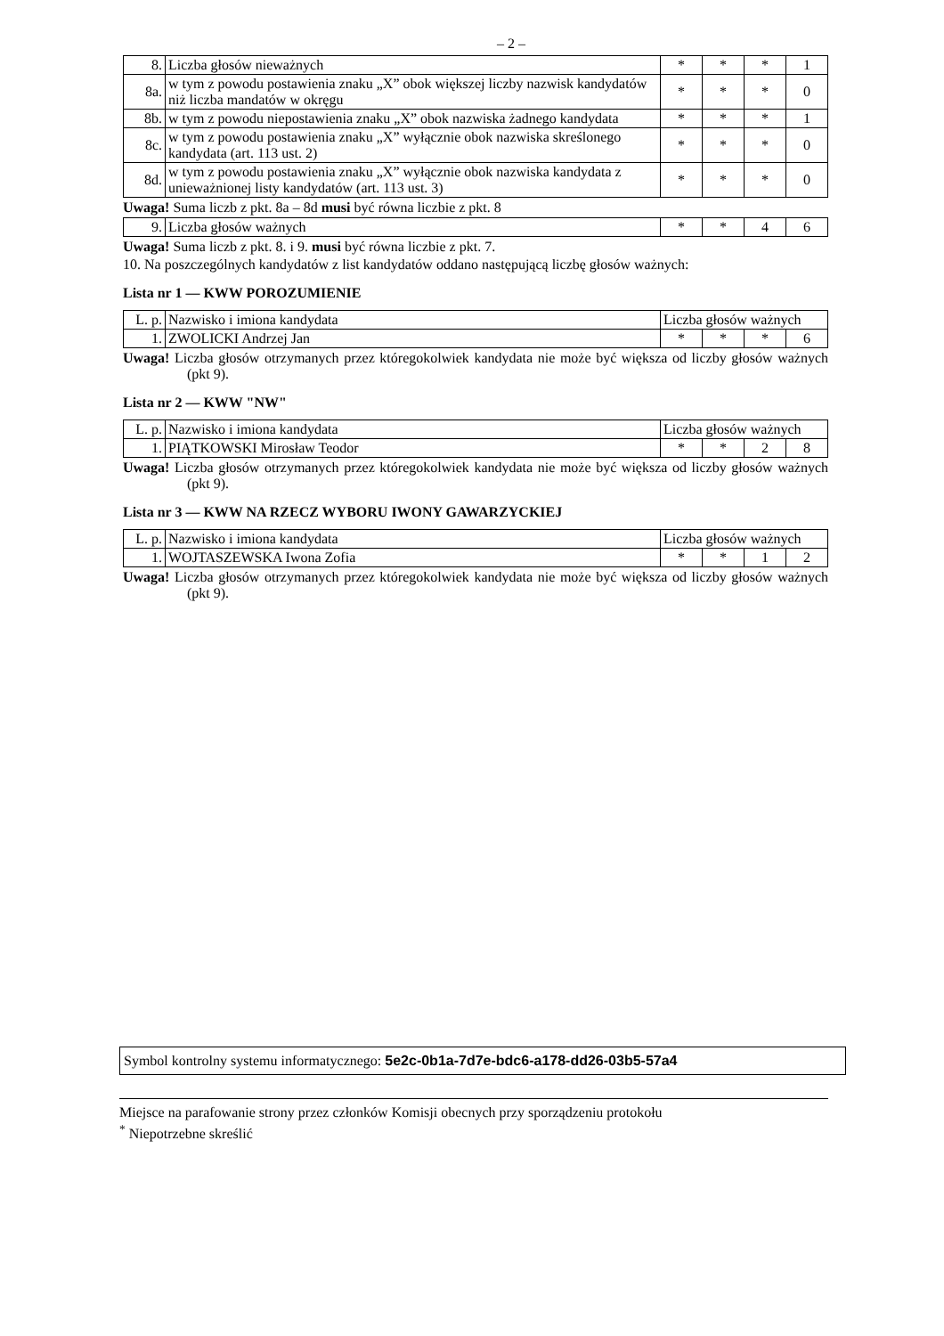– 2 –
| 8. | Liczba głosów nieważnych | * | * | * | 1 |
| 8a. | w tym z powodu postawienia znaku „X” obok większej liczby nazwisk kandydatów niż liczba mandatów w okręgu | * | * | * | 0 |
| 8b. | w tym z powodu niepostawienia znaku „X” obok nazwiska żadnego kandydata | * | * | * | 1 |
| 8c. | w tym z powodu postawienia znaku „X” wyłącznie obok nazwiska skreślonego kandydata (art. 113 ust. 2) | * | * | * | 0 |
| 8d. | w tym z powodu postawienia znaku „X” wyłącznie obok nazwiska kandydata z unieważnionej listy kandydatów (art. 113 ust. 3) | * | * | * | 0 |
Uwaga! Suma liczb z pkt. 8a – 8d musi być równa liczbie z pkt. 8
| 9. | Liczba głosów ważnych | * | * | 4 | 6 |
Uwaga! Suma liczb z pkt. 8. i 9. musi być równa liczbie z pkt. 7.
10. Na poszczególnych kandydatów z list kandydatów oddano następującą liczbę głosów ważnych:
Lista nr 1 — KWW POROZUMIENIE
| L. p. | Nazwisko i imiona kandydata | Liczba głosów ważnych | | | |
| --- | --- | --- | --- | --- | --- |
| 1. | ZWOLICKI Andrzej Jan | * | * | * | 6 |
Uwaga! Liczba głosów otrzymanych przez któregokolwiek kandydata nie może być większa od liczby głosów ważnych (pkt 9).
Lista nr 2 — KWW "NW"
| L. p. | Nazwisko i imiona kandydata | Liczba głosów ważnych | | | |
| --- | --- | --- | --- | --- | --- |
| 1. | PIĄTKOWSKI Mirosław Teodor | * | * | 2 | 8 |
Uwaga! Liczba głosów otrzymanych przez któregokolwiek kandydata nie może być większa od liczby głosów ważnych (pkt 9).
Lista nr 3 — KWW NA RZECZ WYBORU IWONY GAWARZYCKIEJ
| L. p. | Nazwisko i imiona kandydata | Liczba głosów ważnych | | | |
| --- | --- | --- | --- | --- | --- |
| 1. | WOJTASZEWSKA Iwona Zofia | * | * | 1 | 2 |
Uwaga! Liczba głosów otrzymanych przez któregokolwiek kandydata nie może być większa od liczby głosów ważnych (pkt 9).
Symbol kontrolny systemu informatycznego: 5e2c-0b1a-7d7e-bdc6-a178-dd26-03b5-57a4
Miejsce na parafowanie strony przez członków Komisji obecnych przy sporządzeniu protokołu
<sup>*</sup> Niepotrzebne skreślić